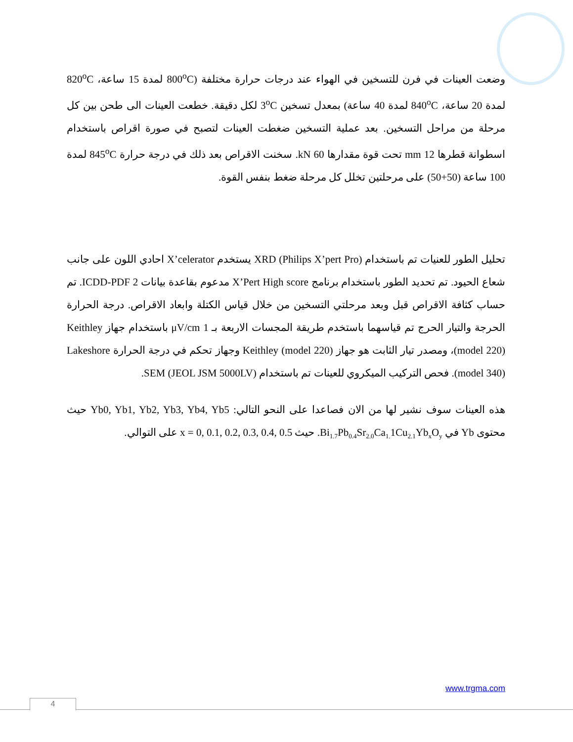وضعت العينات في فرن للتسخين في الهواء عند درجات حرارة مختلفة (800<sup>o</sup>C لمدة 15 ساعة، 820<sup>o</sup>C لمدة 20 ساعة، 840<sup>o</sup>C لمدة 40 ساعة) بمعدل تسخين 3<sup>o</sup>C لكل دقيقة. خطعت العينات الى طحن بين كل مرحلة من مراحل التسخين. بعد عملية التسخين ضغطت العينات لتصبح في صورة اقراص باستخدام اسطوانة قطرها 12 mm تحت قوة مقدارها 60 kN. سخنت الاقراص بعد ذلك في درجة حرارة 845<sup>o</sup>C لمدة 100 ساعة (50+50) على مرحلتين تخلل كل مرحلة ضغط بنفس القوة.
تحليل الطور للعنيات تم باستخدام XRD (Philips X’pert Pro) يستخدم X’celerator احادي اللون على جانب شعاع الحيود. تم تحديد الطور باستخدام برنامج X’Pert High score مدعوم بقاعدة بيانات ICDD-PDF 2. تم حساب كثافة الاقراص قبل وبعد مرحلتي التسخين من خلال قياس الكتلة وابعاد الاقراص. درجة الحرارة الحرجة والتيار الحرج تم قياسهما باستخدم طريقة المجسات الاربعة بـ 1 μV/cm باستخدام جهاز Keithley (model 220)، ومصدر تيار الثابت هو جهاز Keithley (model 220) وجهاز تحكم في درجة الحرارة Lakeshore (model 340). فحص التركيب الميكروي للعينات تم باستخدام SEM (JEOL JSM 5000LV).
هذه العينات سوف نشير لها من الان فصاعدا على النحو التالي: Yb0, Yb1, Yb2, Yb3, Yb4, Yb5 حيث محتوى Yb في Bi<sub>1.7</sub>Pb<sub>0.4</sub>Sr<sub>2.0</sub>Ca<sub>1.</sub>1Cu<sub>2.1</sub>Yb<sub>x</sub>O<sub>y</sub>. حيث x = 0, 0.1, 0.2, 0.3, 0.4, 0.5 على التوالي.
www.trgma.com
4